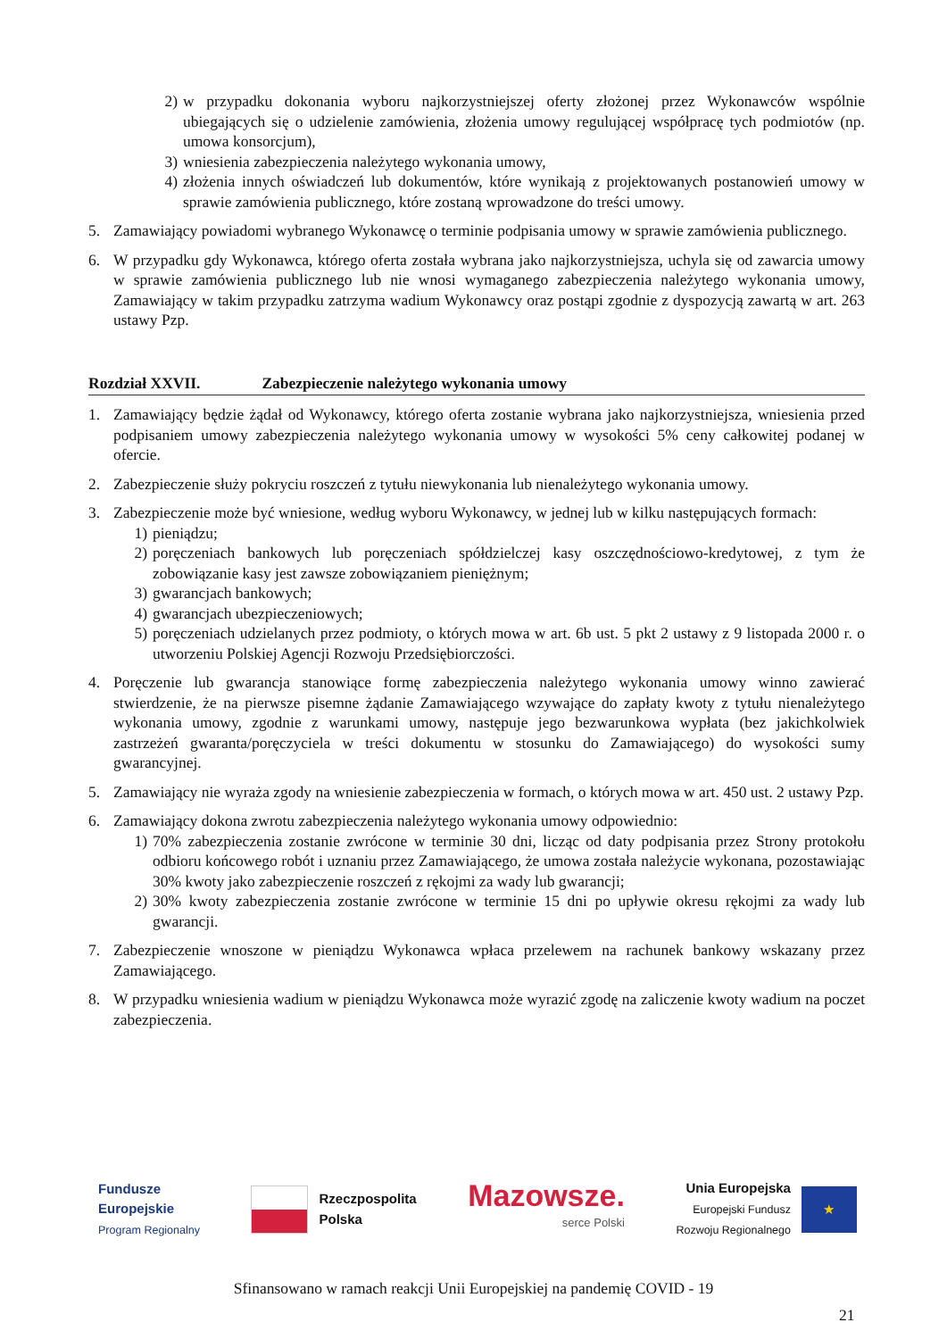2) w przypadku dokonania wyboru najkorzystniejszej oferty złożonej przez Wykonawców wspólnie ubiegających się o udzielenie zamówienia, złożenia umowy regulującej współpracę tych podmiotów (np. umowa konsorcjum),
3) wniesienia zabezpieczenia należytego wykonania umowy,
4) złożenia innych oświadczeń lub dokumentów, które wynikają z projektowanych postanowień umowy w sprawie zamówienia publicznego, które zostaną wprowadzone do treści umowy.
5. Zamawiający powiadomi wybranego Wykonawcę o terminie podpisania umowy w sprawie zamówienia publicznego.
6. W przypadku gdy Wykonawca, którego oferta została wybrana jako najkorzystniejsza, uchyla się od zawarcia umowy w sprawie zamówienia publicznego lub nie wnosi wymaganego zabezpieczenia należytego wykonania umowy, Zamawiający w takim przypadku zatrzyma wadium Wykonawcy oraz postąpi zgodnie z dyspozycją zawartą w art. 263 ustawy Pzp.
Rozdział XXVII. Zabezpieczenie należytego wykonania umowy
1. Zamawiający będzie żądał od Wykonawcy, którego oferta zostanie wybrana jako najkorzystniejsza, wniesienia przed podpisaniem umowy zabezpieczenia należytego wykonania umowy w wysokości 5% ceny całkowitej podanej w ofercie.
2. Zabezpieczenie służy pokryciu roszczeń z tytułu niewykonania lub nienależytego wykonania umowy.
3. Zabezpieczenie może być wniesione, według wyboru Wykonawcy, w jednej lub w kilku następujących formach:
1) pieniądzu;
2) poręczeniach bankowych lub poręczeniach spółdzielczej kasy oszczędnościowo-kredytowej, z tym że zobowiązanie kasy jest zawsze zobowiązaniem pieniężnym;
3) gwarancjach bankowych;
4) gwarancjach ubezpieczeniowych;
5) poręczeniach udzielanych przez podmioty, o których mowa w art. 6b ust. 5 pkt 2 ustawy z 9 listopada 2000 r. o utworzeniu Polskiej Agencji Rozwoju Przedsiębiorczości.
4. Poręczenie lub gwarancja stanowiące formę zabezpieczenia należytego wykonania umowy winno zawierać stwierdzenie, że na pierwsze pisemne żądanie Zamawiającego wzywające do zapłaty kwoty z tytułu nienależytego wykonania umowy, zgodnie z warunkami umowy, następuje jego bezwarunkowa wypłata (bez jakichkolwiek zastrzeżeń gwaranta/poręczyciela w treści dokumentu w stosunku do Zamawiającego) do wysokości sumy gwarancyjnej.
5. Zamawiający nie wyraża zgody na wniesienie zabezpieczenia w formach, o których mowa w art. 450 ust. 2 ustawy Pzp.
6. Zamawiający dokona zwrotu zabezpieczenia należytego wykonania umowy odpowiednio:
1) 70% zabezpieczenia zostanie zwrócone w terminie 30 dni, licząc od daty podpisania przez Strony protokołu odbioru końcowego robót i uznaniu przez Zamawiającego, że umowa została należycie wykonana, pozostawiając 30% kwoty jako zabezpieczenie roszczeń z rękojmi za wady lub gwarancji;
2) 30% kwoty zabezpieczenia zostanie zwrócone w terminie 15 dni po upływie okresu rękojmi za wady lub gwarancji.
7. Zabezpieczenie wnoszone w pieniądzu Wykonawca wpłaca przelewem na rachunek bankowy wskazany przez Zamawiającego.
8. W przypadku wniesienia wadium w pieniądzu Wykonawca może wyrazić zgodę na zaliczenie kwoty wadium na poczet zabezpieczenia.
Fundusze
Europejskie
Program Regionalny
Rzeczpospolita
Polska
Mazowsze.
serce Polski
Unia Europejska
Europejski Fundusz
Rozwoju Regionalnego
★
Sfinansowano w ramach reakcji Unii Europejskiej na pandemię COVID - 19
21